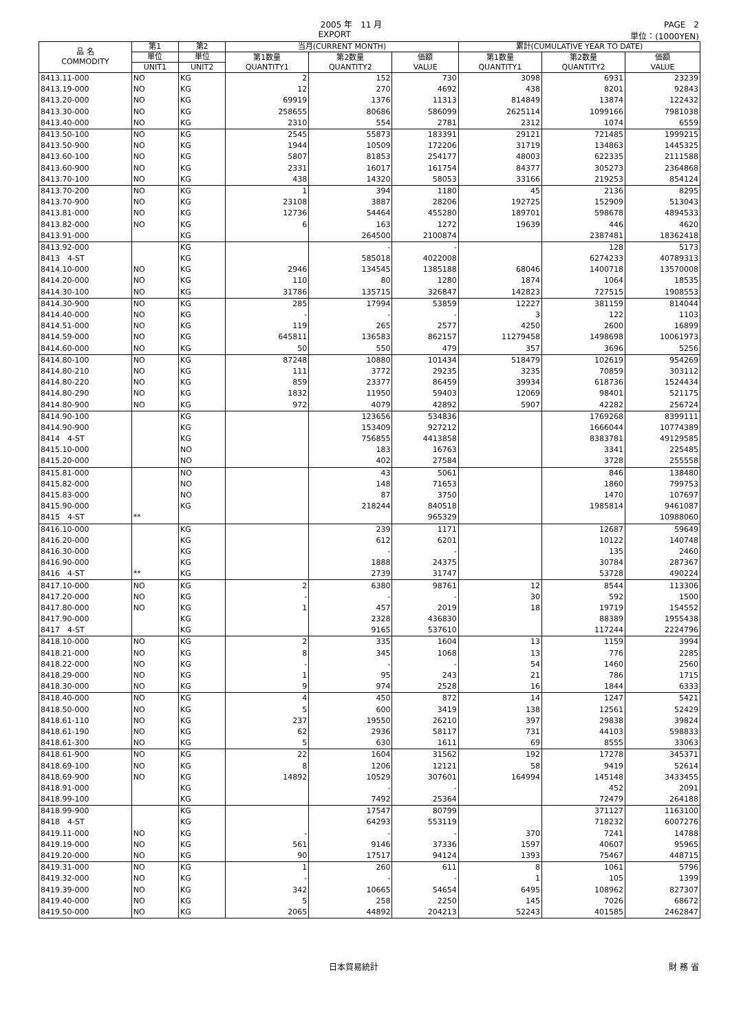2005 年　11 月 PAGE　2
EXPORT 単位：(1000YEN)
| 品 名 COMMODITY | 第1 | 第2 | 当月(CURRENT MONTH) | | | 累計(CUMULATIVE YEAR TO DATE) | | |
| --- | --- | --- | --- | --- | --- | --- | --- | --- |
| | 単位 | 単位 | 第1数量 QUANTITY1 | 第2数量 QUANTITY2 | 価額 VALUE | 第1数量 QUANTITY1 | 第2数量 QUANTITY2 | 価額 VALUE |
| | UNIT1 | UNIT2 | | | | | | |
| 8413.11-000 | NO | KG | 2 | 152 | 730 | 3098 | 6931 | 23239 |
| 8413.19-000 | NO | KG | 12 | 270 | 4692 | 438 | 8201 | 92843 |
| 8413.20-000 | NO | KG | 69919 | 1376 | 11313 | 814849 | 13874 | 122432 |
| 8413.30-000 | NO | KG | 258655 | 80686 | 586099 | 2625114 | 1099166 | 7981038 |
| 8413.40-000 | NO | KG | 2310 | 554 | 2781 | 2312 | 1074 | 6559 |
| 8413.50-100 | NO | KG | 2545 | 55873 | 183391 | 29121 | 721485 | 1999215 |
| 8413.50-900 | NO | KG | 1944 | 10509 | 172206 | 31719 | 134863 | 1445325 |
| 8413.60-100 | NO | KG | 5807 | 81853 | 254177 | 48003 | 622335 | 2111588 |
| 8413.60-900 | NO | KG | 2331 | 16017 | 161754 | 84377 | 305273 | 2364868 |
| 8413.70-100 | NO | KG | 438 | 14320 | 58053 | 33166 | 219253 | 854124 |
| 8413.70-200 | NO | KG | 1 | 394 | 1180 | 45 | 2136 | 8295 |
| 8413.70-900 | NO | KG | 23108 | 3887 | 28206 | 192725 | 152909 | 513043 |
| 8413.81-000 | NO | KG | 12736 | 54464 | 455280 | 189701 | 598678 | 4894533 |
| 8413.82-000 | NO | KG | 6 | 163 | 1272 | 19639 | 446 | 4620 |
| 8413.91-000 | | KG | | 264500 | 2100874 | | 2387481 | 18362418 |
| 8413.92-000 | | KG | | - | - | | 128 | 5173 |
| 8413 4-ST | | KG | | 585018 | 4022008 | | 6274233 | 40789313 |
| 8414.10-000 | NO | KG | 2946 | 134545 | 1385188 | 68046 | 1400718 | 13570008 |
| 8414.20-000 | NO | KG | 110 | 80 | 1280 | 1874 | 1064 | 18535 |
| 8414.30-100 | NO | KG | 31786 | 135715 | 326847 | 142823 | 727515 | 1908553 |
| 8414.30-900 | NO | KG | 285 | 17994 | 53859 | 12227 | 381159 | 814044 |
| 8414.40-000 | NO | KG | - | - | - | 3 | 122 | 1103 |
| 8414.51-000 | NO | KG | 119 | 265 | 2577 | 4250 | 2600 | 16899 |
| 8414.59-000 | NO | KG | 645811 | 136583 | 862157 | 11279458 | 1498698 | 10061973 |
| 8414.60-000 | NO | KG | 50 | 550 | 479 | 357 | 3696 | 5256 |
| 8414.80-100 | NO | KG | 87248 | 10880 | 101434 | 518479 | 102619 | 954269 |
| 8414.80-210 | NO | KG | 111 | 3772 | 29235 | 3235 | 70859 | 303112 |
| 8414.80-220 | NO | KG | 859 | 23377 | 86459 | 39934 | 618736 | 1524434 |
| 8414.80-290 | NO | KG | 1832 | 11950 | 59403 | 12069 | 98401 | 521175 |
| 8414.80-900 | NO | KG | 972 | 4079 | 42892 | 5907 | 42282 | 256724 |
| 8414.90-100 | | KG | | 123656 | 534836 | | 1769268 | 8399111 |
| 8414.90-900 | | KG | | 153409 | 927212 | | 1666044 | 10774389 |
| 8414 4-ST | | KG | | 756855 | 4413858 | | 8383781 | 49129585 |
| 8415.10-000 | | NO | | 183 | 16763 | | 3341 | 225485 |
| 8415.20-000 | | NO | | 402 | 27584 | | 3728 | 255558 |
| 8415.81-000 | | NO | | 43 | 5061 | | 846 | 138480 |
| 8415.82-000 | | NO | | 148 | 71653 | | 1860 | 799753 |
| 8415.83-000 | | NO | | 87 | 3750 | | 1470 | 107697 |
| 8415.90-000 | | KG | | 218244 | 840518 | | 1985814 | 9461087 |
| 8415 4-ST | ** | | | | 965329 | | | 10988060 |
| 8416.10-000 | | KG | | 239 | 1171 | | 12687 | 59649 |
| 8416.20-000 | | KG | | 612 | 6201 | | 10122 | 140748 |
| 8416.30-000 | | KG | | - | - | | 135 | 2460 |
| 8416.90-000 | | KG | | 1888 | 24375 | | 30784 | 287367 |
| 8416 4-ST | ** | KG | | 2739 | 31747 | | 53728 | 490224 |
| 8417.10-000 | NO | KG | 2 | 6380 | 98761 | 12 | 8544 | 113306 |
| 8417.20-000 | NO | KG | - | - | - | 30 | 592 | 1500 |
| 8417.80-000 | NO | KG | 1 | 457 | 2019 | 18 | 19719 | 154552 |
| 8417.90-000 | | KG | | 2328 | 436830 | | 88389 | 1955438 |
| 8417 4-ST | | KG | | 9165 | 537610 | | 117244 | 2224796 |
| 8418.10-000 | NO | KG | 2 | 335 | 1604 | 13 | 1159 | 3994 |
| 8418.21-000 | NO | KG | 8 | 345 | 1068 | 13 | 776 | 2285 |
| 8418.22-000 | NO | KG | - | - | - | 54 | 1460 | 2560 |
| 8418.29-000 | NO | KG | 1 | 95 | 243 | 21 | 786 | 1715 |
| 8418.30-000 | NO | KG | 9 | 974 | 2528 | 16 | 1844 | 6333 |
| 8418.40-000 | NO | KG | 4 | 450 | 872 | 14 | 1247 | 5421 |
| 8418.50-000 | NO | KG | 5 | 600 | 3419 | 138 | 12561 | 52429 |
| 8418.61-110 | NO | KG | 237 | 19550 | 26210 | 397 | 29838 | 39824 |
| 8418.61-190 | NO | KG | 62 | 2936 | 58117 | 731 | 44103 | 598833 |
| 8418.61-300 | NO | KG | 5 | 630 | 1611 | 69 | 8555 | 33063 |
| 8418.61-900 | NO | KG | 22 | 1604 | 31562 | 192 | 17278 | 345371 |
| 8418.69-100 | NO | KG | 8 | 1206 | 12121 | 58 | 9419 | 52614 |
| 8418.69-900 | NO | KG | 14892 | 10529 | 307601 | 164994 | 145148 | 3433455 |
| 8418.91-000 | | KG | | - | - | | 452 | 2091 |
| 8418.99-100 | | KG | | 7492 | 25364 | | 72479 | 264188 |
| 8418.99-900 | | KG | | 17547 | 80799 | | 371127 | 1163100 |
| 8418 4-ST | | KG | | 64293 | 553119 | | 718232 | 6007276 |
| 8419.11-000 | NO | KG | - | - | - | 370 | 7241 | 14788 |
| 8419.19-000 | NO | KG | 561 | 9146 | 37336 | 1597 | 40607 | 95965 |
| 8419.20-000 | NO | KG | 90 | 17517 | 94124 | 1393 | 75467 | 448715 |
| 8419.31-000 | NO | KG | 1 | 260 | 611 | 8 | 1061 | 5796 |
| 8419.32-000 | NO | KG | - | - | - | 1 | 105 | 1399 |
| 8419.39-000 | NO | KG | 342 | 10665 | 54654 | 6495 | 108962 | 827307 |
| 8419.40-000 | NO | KG | 5 | 258 | 2250 | 145 | 7026 | 68672 |
| 8419.50-000 | NO | KG | 2065 | 44892 | 204213 | 52243 | 401585 | 2462847 |
日本貿易統計 財 務 省